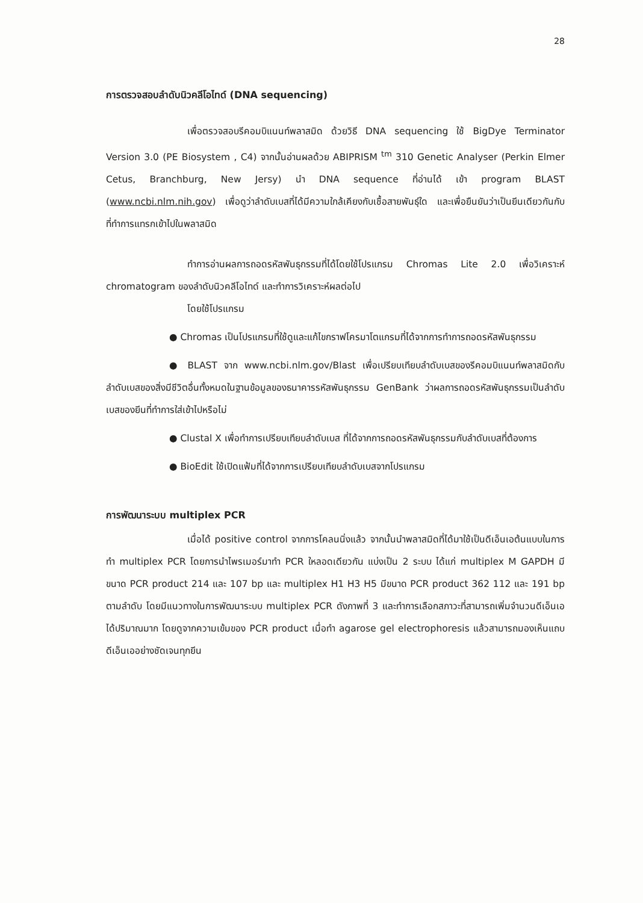28
การตรวจสอบลำดับนิวคลีโอไทด์ (DNA sequencing)
เพื่อตรวจสอบรีคอมบิแนนท์พลาสมิด ด้วยวิธี DNA sequencing ใช้ BigDye Terminator Version 3.0 (PE Biosystem , C4) จากนั้นอ่านผลด้วย ABIPRISM <sup>tm</sup> 310 Genetic Analyser (Perkin Elmer Cetus, Branchburg, New Jersy) นำ DNA sequence ที่อ่านได้ เข้า program BLAST (www.ncbi.nlm.nih.gov) เพื่อดูว่าลำดับเบสที่ได้มีความใกล้เคียงกับเชื้อสายพันธุ์ใด และเพื่อยืนยันว่าเป็นยีนเดียวกันกับที่ทำการแทรกเข้าไปในพลาสมิด
ทำการอ่านผลการถอดรหัสพันธุกรรมที่ได้โดยใช้โปรแกรม Chromas Lite 2.0 เพื่อวิเคราะห์ chromatogram ของลำดับนิวคลีโอไทด์ และทำการวิเคราะห์ผลต่อไป
โดยใช้โปรแกรม
● Chromas เป็นโปรแกรมที่ใช้ดูและแก้ไขกราฟโครมาโตแกรมที่ได้จากการทำการถอดรหัสพันธุกรรม
● BLAST จาก www.ncbi.nlm.gov/Blast เพื่อเปรียบเทียบลำดับเบสของรีคอมบิแนนท์พลาสมิดกับลำดับเบสของสิ่งมีชีวิตอื่นทั้งหมดในฐานข้อมูลของธนาคารรหัสพันธุกรรม GenBank ว่าผลการถอดรหัสพันธุกรรมเป็นลำดับเบสของยีนที่ทำการใส่เข้าไปหรือไม่
● Clustal X เพื่อทำการเปรียบเทียบลำดับเบส ที่ได้จากการถอดรหัสพันธุกรรมกับลำดับเบสที่ต้องการ
● BioEdit ใช้เปิดแฟ้มที่ได้จากการเปรียบเทียบลำดับเบสจากโปรแกรม
การพัฒนาระบบ multiplex PCR
เมื่อได้ positive control จากการโคลนนิ่งแล้ว จากนั้นนำพลาสมิดที่ได้มาใช้เป็นดีเอ็นเอต้นแบบในการทำ multiplex PCR โดยการนำไพรเมอร์มาทำ PCR ใหลอดเดียวกัน แบ่งเป็น 2 ระบบ ได้แก่ multiplex M GAPDH มีขนาด PCR product 214 และ 107 bp และ multiplex H1 H3 H5 มีขนาด PCR product 362 112 และ 191 bp ตามลำดับ โดยมีแนวทางในการพัฒนาระบบ multiplex PCR ดังภาพที่ 3 และทำการเลือกสภาวะที่สามารถเพิ่มจำนวนดีเอ็นเอได้ปริมาณมาก โดยดูจากความเข้มของ PCR product เมื่อทำ agarose gel electrophoresis แล้วสามารถมองเห็นแถบดีเอ็นเออย่างชัดเจนทุกยีน